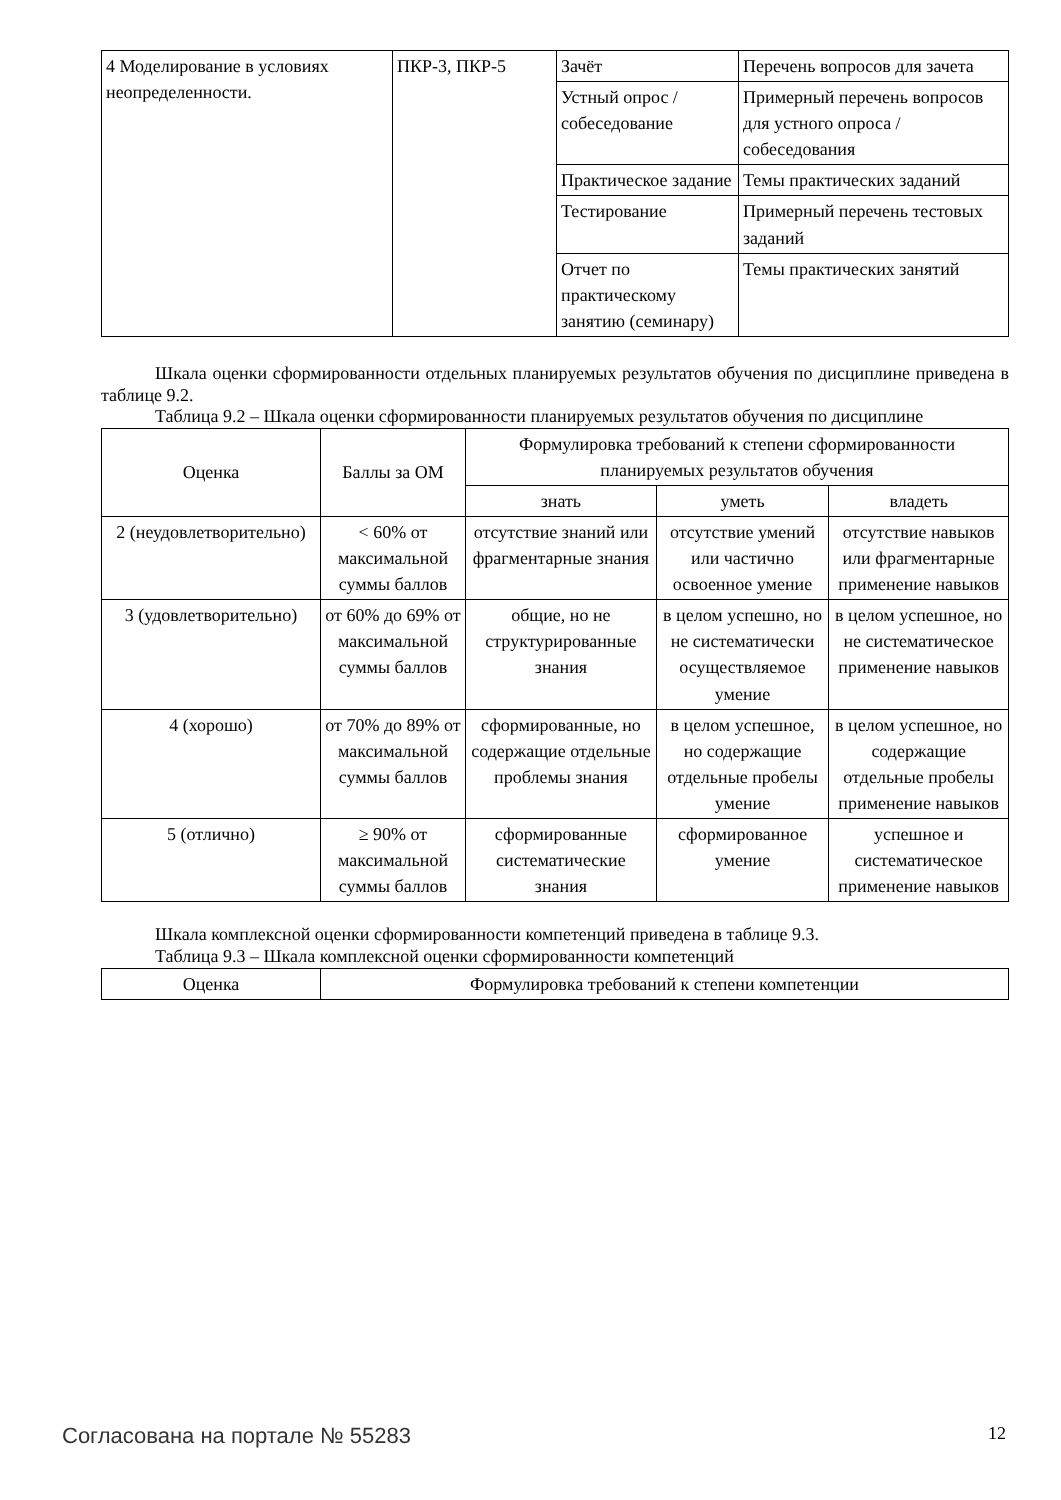| 4 Моделирование в условиях неопределенности. | ПКР-3, ПКР-5 | Зачёт | Перечень вопросов для зачета |
| | | Устный опрос / собеседование | Примерный перечень вопросов для устного опроса / собеседования |
| | | Практическое задание | Темы практических заданий |
| | | Тестирование | Примерный перечень тестовых заданий |
| | | Отчет по практическому занятию (семинару) | Темы практических занятий |
Шкала оценки сформированности отдельных планируемых результатов обучения по дисциплине приведена в таблице 9.2.
Таблица 9.2 – Шкала оценки сформированности планируемых результатов обучения по дисциплине
| Оценка | Баллы за ОМ | Формулировка требований к степени сформированности планируемых результатов обучения | | |
| --- | --- | --- | --- | --- |
| | | знать | уметь | владеть |
| 2 (неудовлетворительно) | < 60% от максимальной суммы баллов | отсутствие знаний или фрагментарные знания | отсутствие умений или частично освоенное умение | отсутствие навыков или фрагментарные применение навыков |
| 3 (удовлетворительно) | от 60% до 69% от максимальной суммы баллов | общие, но не структурированные знания | в целом успешно, но не систематически осуществляемое умение | в целом успешное, но не систематическое применение навыков |
| 4 (хорошо) | от 70% до 89% от максимальной суммы баллов | сформированные, но содержащие отдельные проблемы знания | в целом успешное, но содержащие отдельные пробелы умение | в целом успешное, но содержащие отдельные пробелы применение навыков |
| 5 (отлично) | ≥ 90% от максимальной суммы баллов | сформированные систематические знания | сформированное умение | успешное и систематическое применение навыков |
Шкала комплексной оценки сформированности компетенций приведена в таблице 9.3.
Таблица 9.3 – Шкала комплексной оценки сформированности компетенций
| Оценка | Формулировка требований к степени компетенции |
| --- | --- |
Согласована на портале № 55283 12